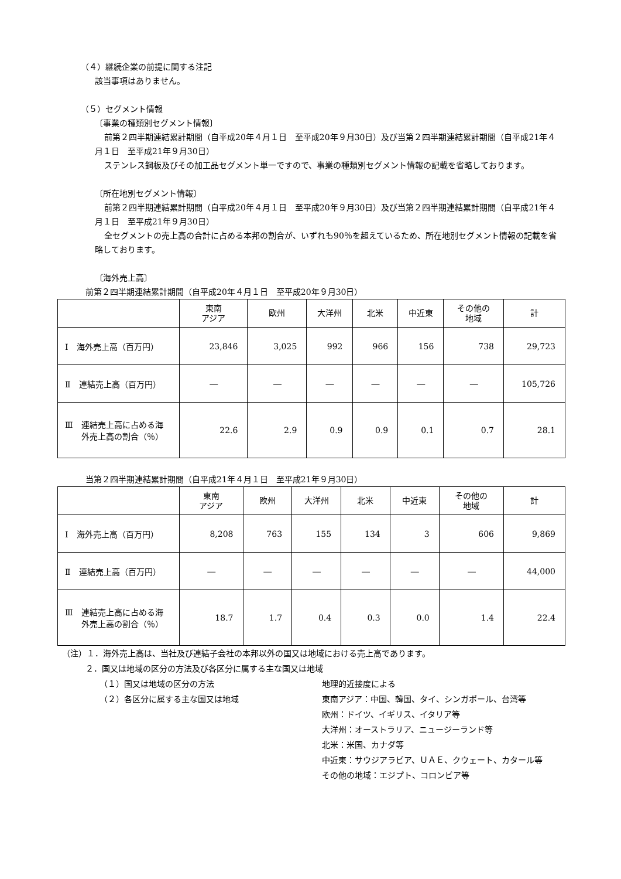（４）継続企業の前提に関する注記
該当事項はありません。
（５）セグメント情報
〔事業の種類別セグメント情報〕
前第２四半期連結累計期間（自平成20年４月１日　至平成20年９月30日）及び当第２四半期連結累計期間（自平成21年４月１日　至平成21年９月30日）
ステンレス鋼板及びその加工品セグメント単一ですので、事業の種類別セグメント情報の記載を省略しております。
〔所在地別セグメント情報〕
前第２四半期連結累計期間（自平成20年４月１日　至平成20年９月30日）及び当第２四半期連結累計期間（自平成21年４月１日　至平成21年９月30日）
全セグメントの売上高の合計に占める本邦の割合が、いずれも90％を超えているため、所在地別セグメント情報の記載を省略しております。
〔海外売上高〕
前第２四半期連結累計期間（自平成20年４月１日　至平成20年９月30日）
| | 東南 アジア | 欧州 | 大洋州 | 北米 | 中近東 | その他の 地域 | 計 |
| --- | --- | --- | --- | --- | --- | --- | --- |
| Ⅰ 海外売上高（百万円） | 23,846 | 3,025 | 992 | 966 | 156 | 738 | 29,723 |
| Ⅱ 連結売上高（百万円） | ― | ― | ― | ― | ― | ― | 105,726 |
| Ⅲ 連結売上高に占める海 外売上高の割合（％） | 22.6 | 2.9 | 0.9 | 0.9 | 0.1 | 0.7 | 28.1 |
当第２四半期連結累計期間（自平成21年４月１日　至平成21年９月30日）
| | 東南 アジア | 欧州 | 大洋州 | 北米 | 中近東 | その他の 地域 | 計 |
| --- | --- | --- | --- | --- | --- | --- | --- |
| Ⅰ 海外売上高（百万円） | 8,208 | 763 | 155 | 134 | 3 | 606 | 9,869 |
| Ⅱ 連結売上高（百万円） | ― | ― | ― | ― | ― | ― | 44,000 |
| Ⅲ 連結売上高に占める海 外売上高の割合（％） | 18.7 | 1.7 | 0.4 | 0.3 | 0.0 | 1.4 | 22.4 |
（注）１．海外売上高は、当社及び連結子会社の本邦以外の国又は地域における売上高であります。
２．国又は地域の区分の方法及び各区分に属する主な国又は地域
（１）国又は地域の区分の方法 地理的近接度による
（２）各区分に属する主な国又は地域 東南アジア：中国、韓国、タイ、シンガポール、台湾等
欧州：ドイツ、イギリス、イタリア等
大洋州：オーストラリア、ニュージーランド等
北米：米国、カナダ等
中近東：サウジアラビア、ＵＡＥ、クウェート、カタール等
その他の地域：エジプト、コロンビア等